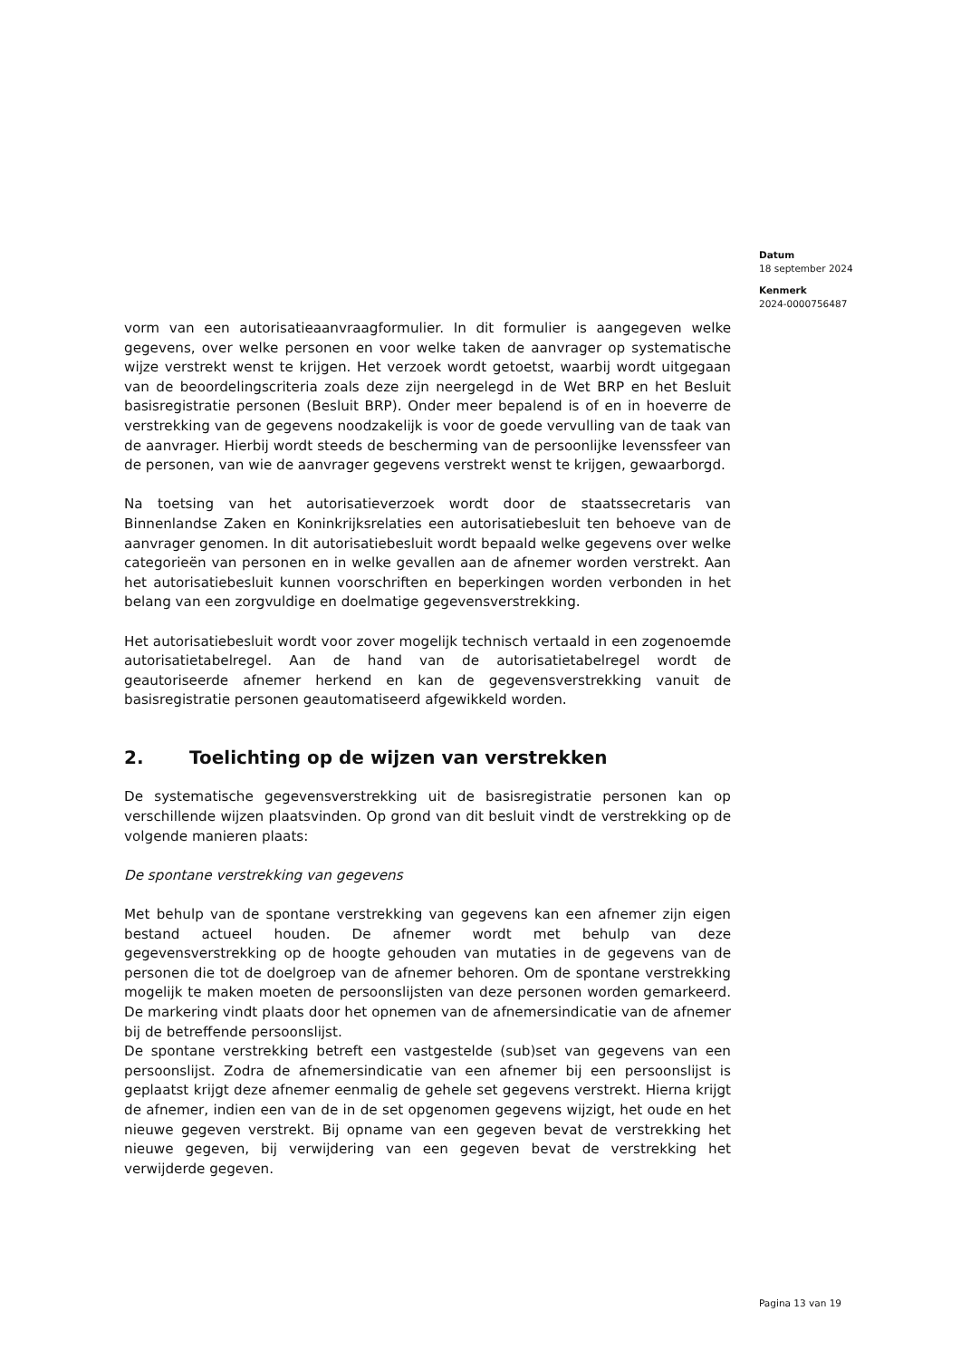Datum
18 september 2024
Kenmerk
2024-0000756487
vorm van een autorisatieaanvraagformulier. In dit formulier is aangegeven welke gegevens, over welke personen en voor welke taken de aanvrager op systematische wijze verstrekt wenst te krijgen. Het verzoek wordt getoetst, waarbij wordt uitgegaan van de beoordelingscriteria zoals deze zijn neergelegd in de Wet BRP en het Besluit basisregistratie personen (Besluit BRP). Onder meer bepalend is of en in hoeverre de verstrekking van de gegevens noodzakelijk is voor de goede vervulling van de taak van de aanvrager. Hierbij wordt steeds de bescherming van de persoonlijke levenssfeer van de personen, van wie de aanvrager gegevens verstrekt wenst te krijgen, gewaarborgd.
Na toetsing van het autorisatieverzoek wordt door de staatssecretaris van Binnenlandse Zaken en Koninkrijksrelaties een autorisatiebesluit ten behoeve van de aanvrager genomen. In dit autorisatiebesluit wordt bepaald welke gegevens over welke categorieën van personen en in welke gevallen aan de afnemer worden verstrekt. Aan het autorisatiebesluit kunnen voorschriften en beperkingen worden verbonden in het belang van een zorgvuldige en doelmatige gegevensverstrekking.
Het autorisatiebesluit wordt voor zover mogelijk technisch vertaald in een zogenoemde autorisatietabelregel. Aan de hand van de autorisatietabelregel wordt de geautoriseerde afnemer herkend en kan de gegevensverstrekking vanuit de basisregistratie personen geautomatiseerd afgewikkeld worden.
2. Toelichting op de wijzen van verstrekken
De systematische gegevensverstrekking uit de basisregistratie personen kan op verschillende wijzen plaatsvinden. Op grond van dit besluit vindt de verstrekking op de volgende manieren plaats:
De spontane verstrekking van gegevens
Met behulp van de spontane verstrekking van gegevens kan een afnemer zijn eigen bestand actueel houden. De afnemer wordt met behulp van deze gegevensverstrekking op de hoogte gehouden van mutaties in de gegevens van de personen die tot de doelgroep van de afnemer behoren. Om de spontane verstrekking mogelijk te maken moeten de persoonslijsten van deze personen worden gemarkeerd. De markering vindt plaats door het opnemen van de afnemersindicatie van de afnemer bij de betreffende persoonslijst.
De spontane verstrekking betreft een vastgestelde (sub)set van gegevens van een persoonslijst. Zodra de afnemersindicatie van een afnemer bij een persoonslijst is geplaatst krijgt deze afnemer eenmalig de gehele set gegevens verstrekt. Hierna krijgt de afnemer, indien een van de in de set opgenomen gegevens wijzigt, het oude en het nieuwe gegeven verstrekt. Bij opname van een gegeven bevat de verstrekking het nieuwe gegeven, bij verwijdering van een gegeven bevat de verstrekking het verwijderde gegeven.
Pagina 13 van 19